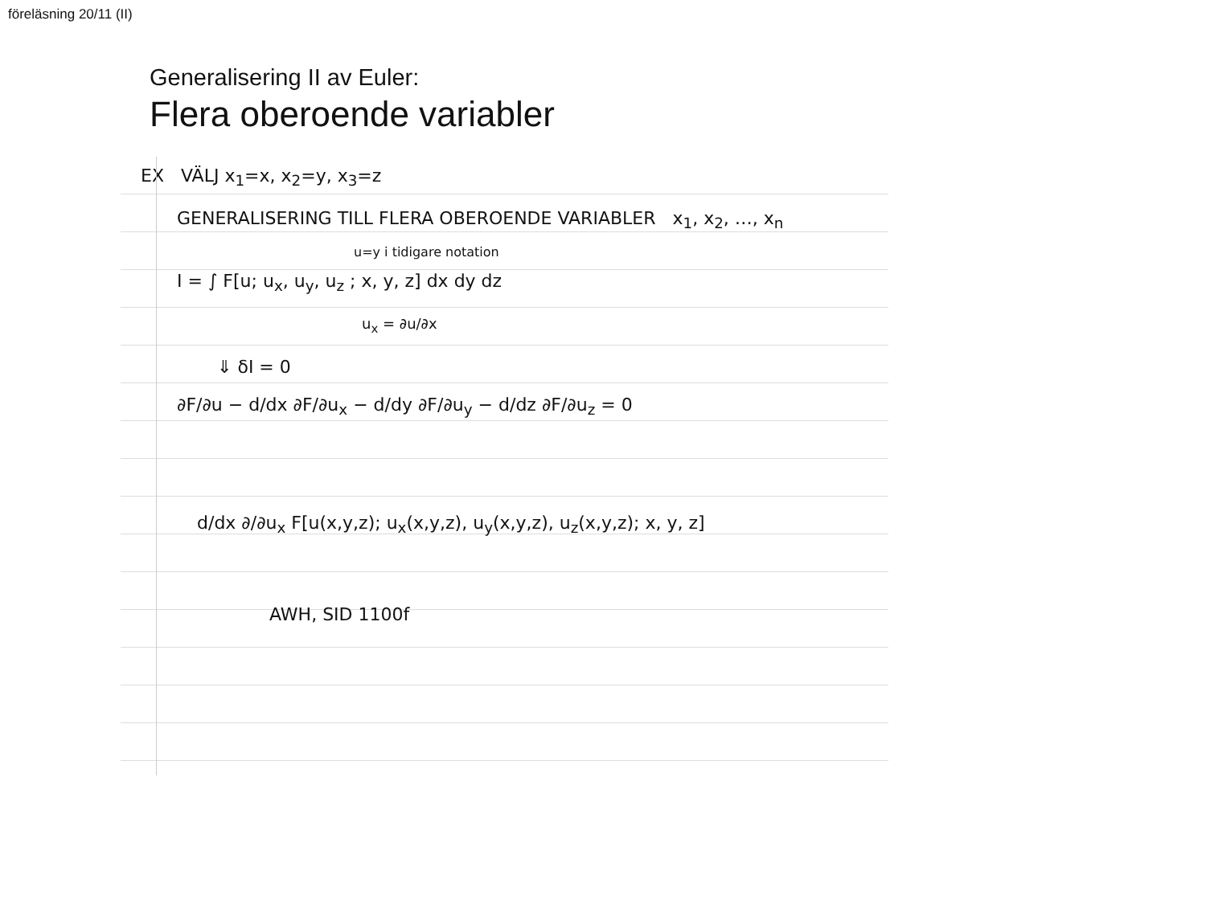föreläsning 20/11 (II)
Generalisering II av Euler:
Flera oberoende variabler
EX VÄLJ x<sub>1</sub>=x, x<sub>2</sub>=y, x<sub>3</sub>=z
GENERALISERING TILL FLERA OBEROENDE VARIABLER x<sub>1</sub>, x<sub>2</sub>, …, x<sub>n</sub>
u=y i tidigare notation
I = ∫ F[u; u<sub>x</sub>, u<sub>y</sub>, u<sub>z</sub> ; x, y, z] dx dy dz
u<sub>x</sub> = ∂u/∂x
⇓ δI = 0
∂F/∂u − d/dx ∂F/∂u<sub>x</sub> − d/dy ∂F/∂u<sub>y</sub> − d/dz ∂F/∂u<sub>z</sub> = 0
d/dx ∂/∂u<sub>x</sub> F[u(x,y,z); u<sub>x</sub>(x,y,z), u<sub>y</sub>(x,y,z), u<sub>z</sub>(x,y,z); x, y, z]
AWH, SID 1100f